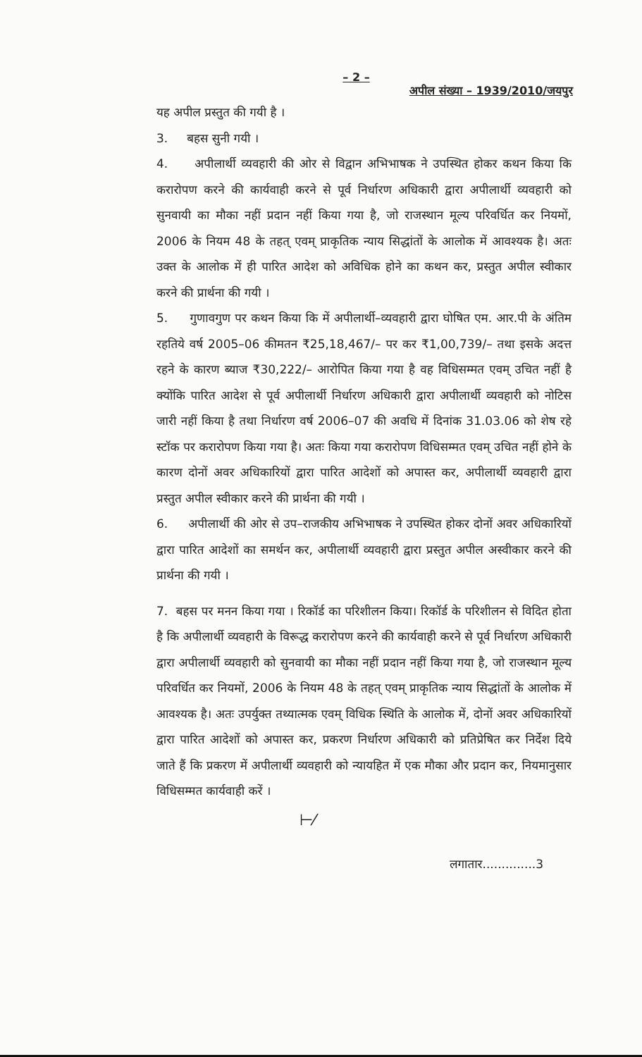– 2 –
अपील संख्या – 1939/2010/जयपुर
यह अपील प्रस्तुत की गयी है ।
3. बहस सुनी गयी ।
4. अपीलार्थी व्यवहारी की ओर से विद्वान अभिभाषक ने उपस्थित होकर कथन किया कि करारोपण करने की कार्यवाही करने से पूर्व निर्धारण अधिकारी द्वारा अपीलार्थी व्यवहारी को सुनवायी का मौका नहीं प्रदान नहीं किया गया है, जो राजस्थान मूल्य परिवर्धित कर नियमों, 2006 के नियम 48 के तहत् एवम् प्राकृतिक न्याय सिद्धांतों के आलोक में आवश्यक है। अतः उक्त के आलोक में ही पारित आदेश को अविधिक होने का कथन कर, प्रस्तुत अपील स्वीकार करने की प्रार्थना की गयी ।
5. गुणावगुण पर कथन किया कि में अपीलार्थी–व्यवहारी द्वारा घोषित एम. आर.पी के अंतिम रहतिये वर्ष 2005–06 कीमतन ₹25,18,467/– पर कर ₹1,00,739/– तथा इसके अदत्त रहने के कारण ब्याज ₹30,222/– आरोपित किया गया है वह विधिसम्मत एवम् उचित नहीं है क्योंकि पारित आदेश से पूर्व अपीलार्थी निर्धारण अधिकारी द्वारा अपीलार्थी व्यवहारी को नोटिस जारी नहीं किया है तथा निर्धारण वर्ष 2006–07 की अवधि में दिनांक 31.03.06 को शेष रहे स्टॉक पर करारोपण किया गया है। अतः किया गया करारोपण विधिसम्मत एवम् उचित नहीं होने के कारण दोनों अवर अधिकारियों द्वारा पारित आदेशों को अपास्त कर, अपीलार्थी व्यवहारी द्वारा प्रस्तुत अपील स्वीकार करने की प्रार्थना की गयी ।
6. अपीलार्थी की ओर से उप–राजकीय अभिभाषक ने उपस्थित होकर दोनों अवर अधिकारियों द्वारा पारित आदेशों का समर्थन कर, अपीलार्थी व्यवहारी द्वारा प्रस्तुत अपील अस्वीकार करने की प्रार्थना की गयी ।
7. बहस पर मनन किया गया । रिकॉर्ड का परिशीलन किया। रिकॉर्ड के परिशीलन से विदित होता है कि अपीलार्थी व्यवहारी के विरूद्ध करारोपण करने की कार्यवाही करने से पूर्व निर्धारण अधिकारी द्वारा अपीलार्थी व्यवहारी को सुनवायी का मौका नहीं प्रदान नहीं किया गया है, जो राजस्थान मूल्य परिवर्धित कर नियमों, 2006 के नियम 48 के तहत् एवम् प्राकृतिक न्याय सिद्धांतों के आलोक में आवश्यक है। अतः उपर्युक्त तथ्यात्मक एवम् विधिक स्थिति के आलोक में, दोनों अवर अधिकारियों द्वारा पारित आदेशों को अपास्त कर, प्रकरण निर्धारण अधिकारी को प्रतिप्रेषित कर निर्देश दिये जाते हैं कि प्रकरण में अपीलार्थी व्यवहारी को न्यायहित में एक मौका और प्रदान कर, नियमानुसार विधिसम्मत कार्यवाही करें ।
⊢⁄
लगातार..............3